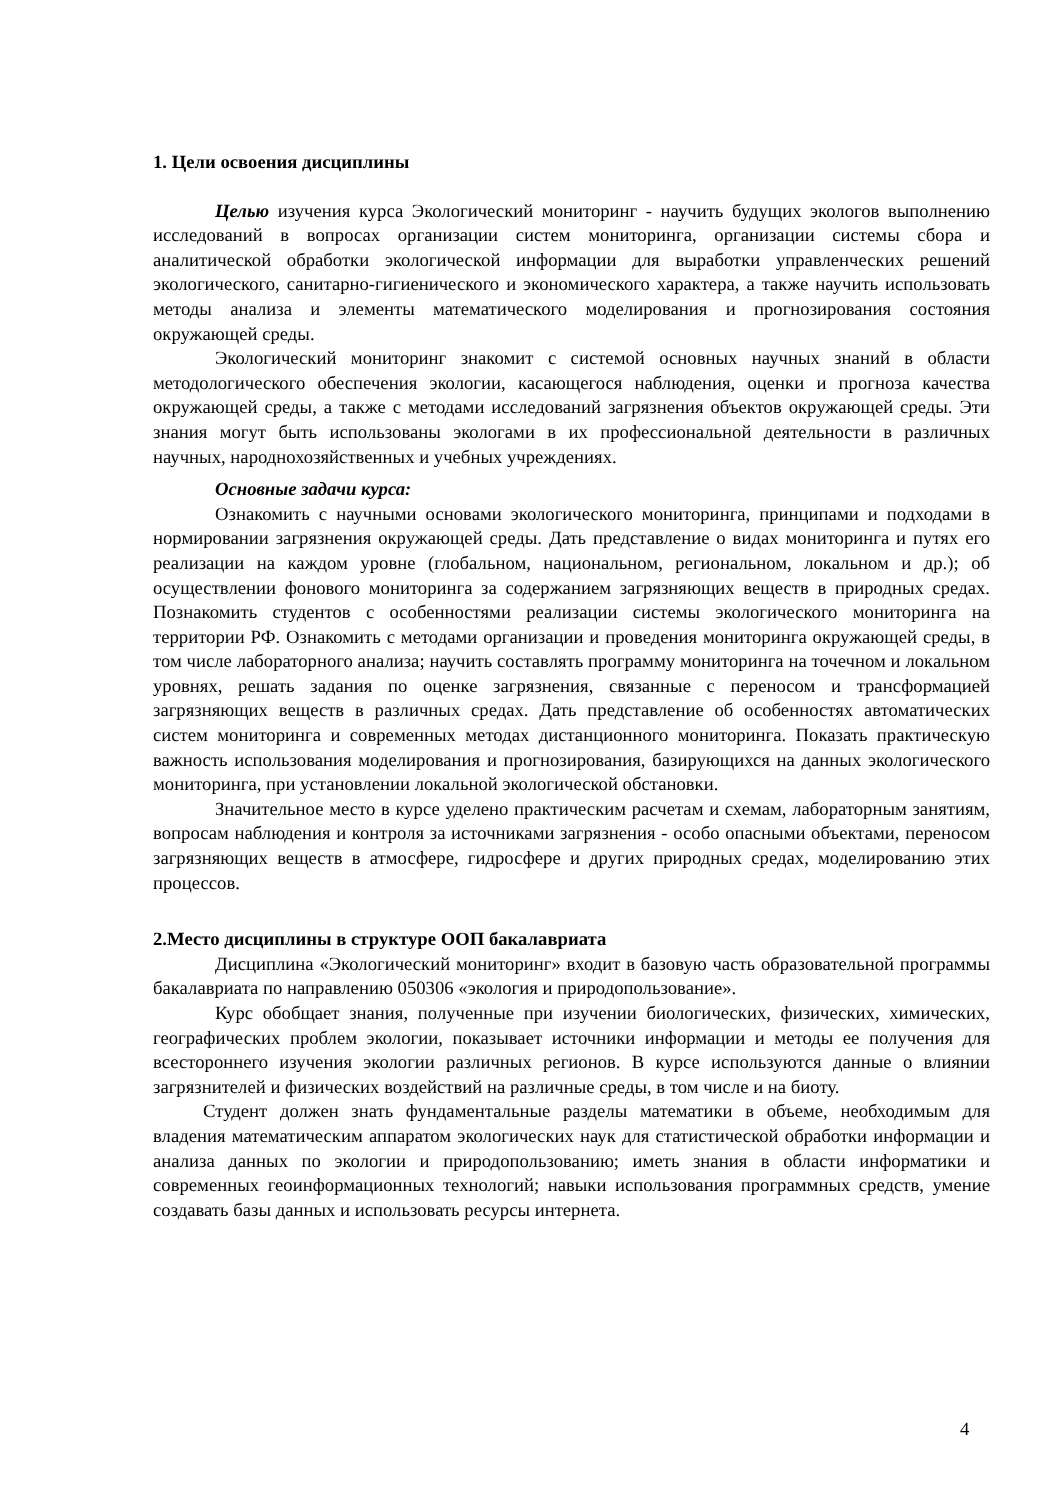1. Цели освоения дисциплины
Целью изучения курса Экологический мониторинг - научить будущих экологов выполнению исследований в вопросах организации систем мониторинга, организации системы сбора и аналитической обработки экологической информации для выработки управленческих решений экологического, санитарно-гигиенического и экономического характера, а также научить использовать методы анализа и элементы математического моделирования и прогнозирования состояния окружающей среды.
Экологический мониторинг знакомит с системой основных научных знаний в области методологического обеспечения экологии, касающегося наблюдения, оценки и прогноза качества окружающей среды, а также с методами исследований загрязнения объектов окружающей среды. Эти знания могут быть использованы экологами в их профессиональной деятельности в различных научных, народнохозяйственных и учебных учреждениях.
Основные задачи курса:
Ознакомить с научными основами экологического мониторинга, принципами и подходами в нормировании загрязнения окружающей среды. Дать представление о видах мониторинга и путях его реализации на каждом уровне (глобальном, национальном, региональном, локальном и др.); об осуществлении фонового мониторинга за содержанием загрязняющих веществ в природных средах. Познакомить студентов с особенностями реализации системы экологического мониторинга на территории РФ. Ознакомить с методами организации и проведения мониторинга окружающей среды, в том числе лабораторного анализа; научить составлять программу мониторинга на точечном и локальном уровнях, решать задания по оценке загрязнения, связанные с переносом и трансформацией загрязняющих веществ в различных средах. Дать представление об особенностях автоматических систем мониторинга и современных методах дистанционного мониторинга. Показать практическую важность использования моделирования и прогнозирования, базирующихся на данных экологического мониторинга, при установлении локальной экологической обстановки.
Значительное место в курсе уделено практическим расчетам и схемам, лабораторным занятиям, вопросам наблюдения и контроля за источниками загрязнения - особо опасными объектами, переносом загрязняющих веществ в атмосфере, гидросфере и других природных средах, моделированию этих процессов.
2.Место дисциплины в структуре ООП бакалавриата
Дисциплина «Экологический мониторинг» входит в базовую часть образовательной программы бакалавриата по направлению 050306 «экология и природопользование».
Курс обобщает знания, полученные при изучении биологических, физических, химических, географических проблем экологии, показывает источники информации и методы ее получения для всестороннего изучения экологии различных регионов. В курсе используются данные о влиянии загрязнителей и физических воздействий на различные среды, в том числе и на биоту.
Студент должен знать фундаментальные разделы математики в объеме, необходимым для владения математическим аппаратом экологических наук для статистической обработки информации и анализа данных по экологии и природопользованию; иметь знания в области информатики и современных геоинформационных технологий; навыки использования программных средств, умение создавать базы данных и использовать ресурсы интернета.
4